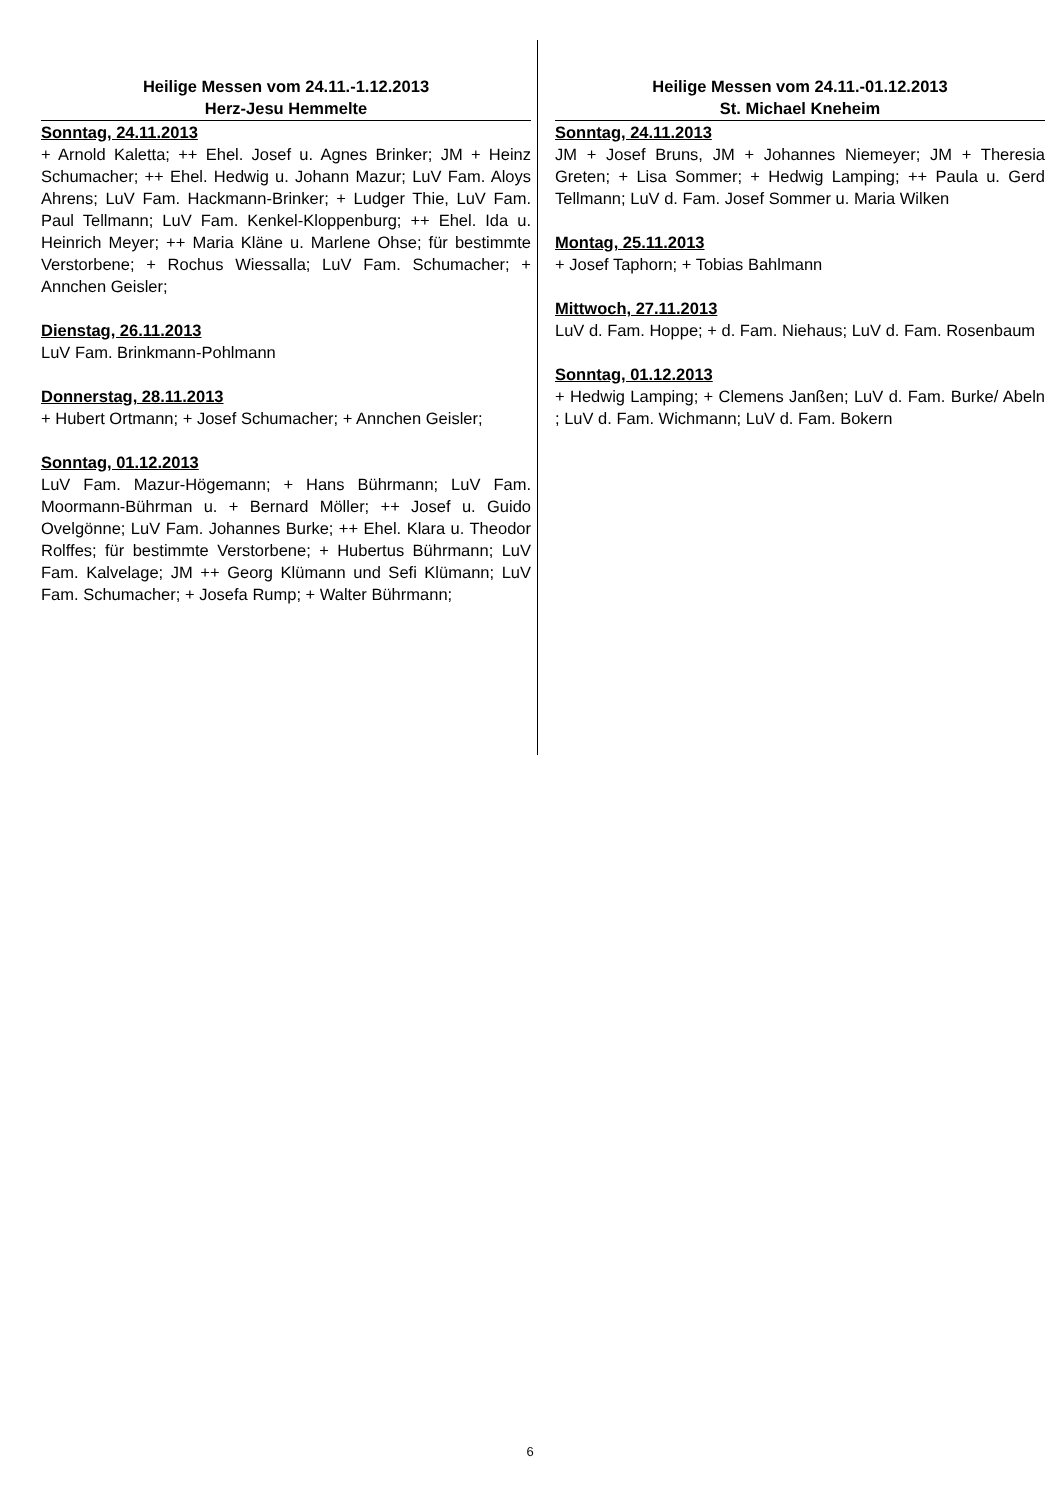Heilige Messen vom 24.11.-1.12.2013
Herz-Jesu Hemmelte
Sonntag, 24.11.2013
+ Arnold Kaletta; ++ Ehel. Josef u. Agnes Brinker; JM + Heinz Schumacher; ++ Ehel. Hedwig u. Johann Mazur; LuV Fam. Aloys Ahrens; LuV Fam. Hackmann-Brinker; + Ludger Thie, LuV Fam. Paul Tellmann; LuV Fam. Kenkel-Kloppenburg; ++ Ehel. Ida u. Heinrich Meyer; ++ Maria Kläne u. Marlene Ohse; für bestimmte Verstorbene; + Rochus Wiessalla; LuV Fam. Schumacher; + Annchen Geisler;
Dienstag, 26.11.2013
LuV Fam. Brinkmann-Pohlmann
Donnerstag, 28.11.2013
+ Hubert Ortmann; + Josef Schumacher; + Annchen Geisler;
Sonntag, 01.12.2013
LuV Fam. Mazur-Högemann; + Hans Bührmann; LuV Fam. Moormann-Bührman u. + Bernard Möller; ++ Josef u. Guido Ovelgönne; LuV Fam. Johannes Burke; ++ Ehel. Klara u. Theodor Rolffes; für bestimmte Verstorbene; + Hubertus Bührmann; LuV Fam. Kalvelage; JM ++ Georg Klümann und Sefi Klümann; LuV Fam. Schumacher; + Josefa Rump; + Walter Bührmann;
Heilige Messen vom 24.11.-01.12.2013
St. Michael Kneheim
Sonntag, 24.11.2013
JM + Josef Bruns, JM + Johannes Niemeyer; JM + Theresia Greten; + Lisa Sommer; + Hedwig Lamping; ++ Paula u. Gerd Tellmann; LuV d. Fam. Josef Sommer u. Maria Wilken
Montag, 25.11.2013
+ Josef Taphorn; + Tobias Bahlmann
Mittwoch, 27.11.2013
LuV d. Fam. Hoppe; + d. Fam. Niehaus; LuV d. Fam. Rosenbaum
Sonntag, 01.12.2013
+ Hedwig Lamping; + Clemens Janßen; LuV d. Fam. Burke/ Abeln ; LuV d. Fam. Wichmann; LuV d. Fam. Bokern
6